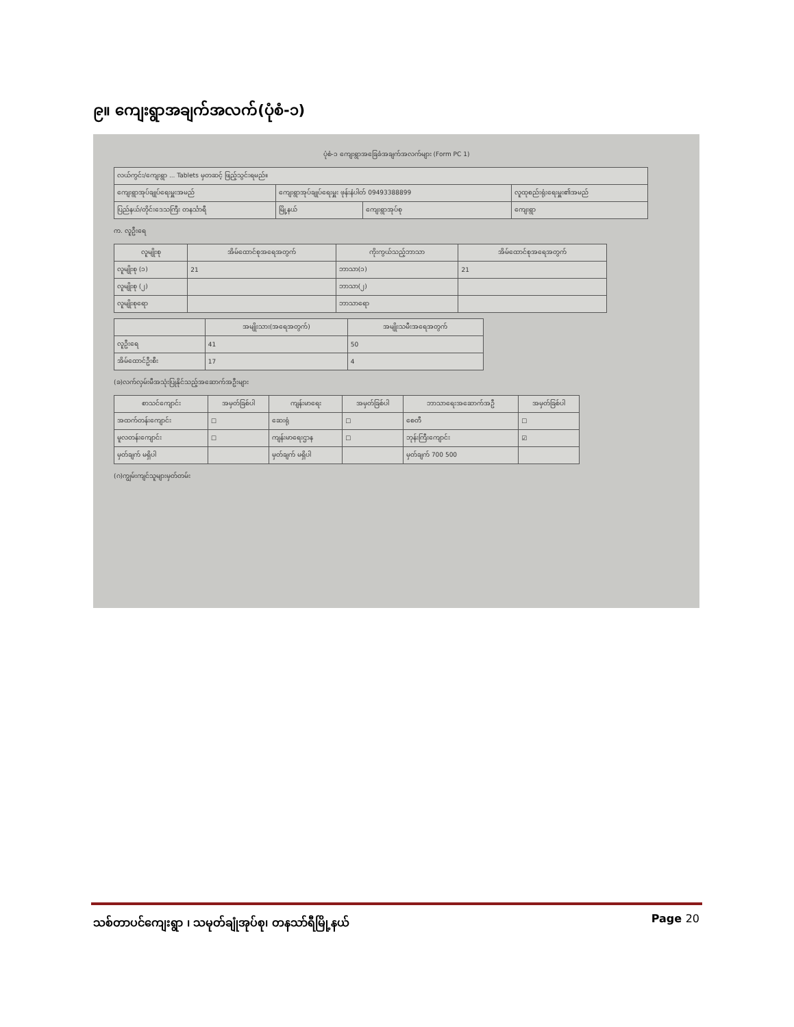၉။ ကျေးရွာအချက်အလက်(ပုံစံ-၁)
ပုံစံ-၁ ကျေးရွာအခြေခံအချက်အလက်များ (Form PC 1)
| လယ်ကွင်း/ကျေးရွာ ... Tablets မှတဆင့် ဖြည့်သွင်းရမည်။ | | | |
| ကျေးရွာအုပ်ချုပ်ရေးမှူးအမည် | ကျေးရွာအုပ်ချုပ်ရေးမှူး ဖုန်းနံပါတ် 09493388899 | | လူထုစည်းရုံးရေးမှူး၏အမည် |
| ပြည်နယ်/တိုင်းဒေသကြီး တနင်္သာရီ | မြို့နယ် | ကျေးရွာအုပ်စု | ကျေးရွာ |
က. လူဦးရေ
| လူမျိုးစု | အိမ်ထောင်စုအရေအတွက် | ကိုးကွယ်သည့်ဘာသာ | အိမ်ထောင်စုအရေအတွက် |
| --- | --- | --- | --- |
| လူမျိုးစု (၁) | 21 | ဘာသာ(၁) | 21 |
| လူမျိုးစု (၂) | | ဘာသာ(၂) | |
| လူမျိုးစုရော | | ဘာသာရော | |
| | အမျိုးသား(အရေအတွက်) | အမျိုးသမီးအရေအတွက် |
| --- | --- | --- |
| လူဦးရေ | 41 | 50 |
| အိမ်ထောင်ဦးစီး | 17 | 4 |
(ခ)လက်လှမ်းမီအသုံးပြုနိုင်သည့်အဆောက်အဦးများ
| စာသင်ကျောင်း | အမှတ်ခြစ်ပါ | ကျန်းမာရေး | အမှတ်ခြစ်ပါ | ဘာသာရေးအဆောက်အဦ | အမှတ်ခြစ်ပါ |
| --- | --- | --- | --- | --- | --- |
| အထက်တန်းကျောင်း | ☐ | ဆေးရုံ | ☐ | စေတီ | ☐ |
| မူလတန်းကျောင်း | ☐ | ကျန်းမာရေးဌာန | ☐ | ဘုန်းကြီးကျောင်း | ☑ |
| မှတ်ချက် မရှိပါ | | မှတ်ချက် မရှိပါ | | မှတ်ချက် 700 500 | |
(ဂ)ကျွမ်းကျင်သူများမှတ်တမ်း
သစ်တာပင်ကျေးရွာ ၊ သမုတ်ချုံအုပ်စု၊ တနသာ်ရီမြို့နယ် Page 20